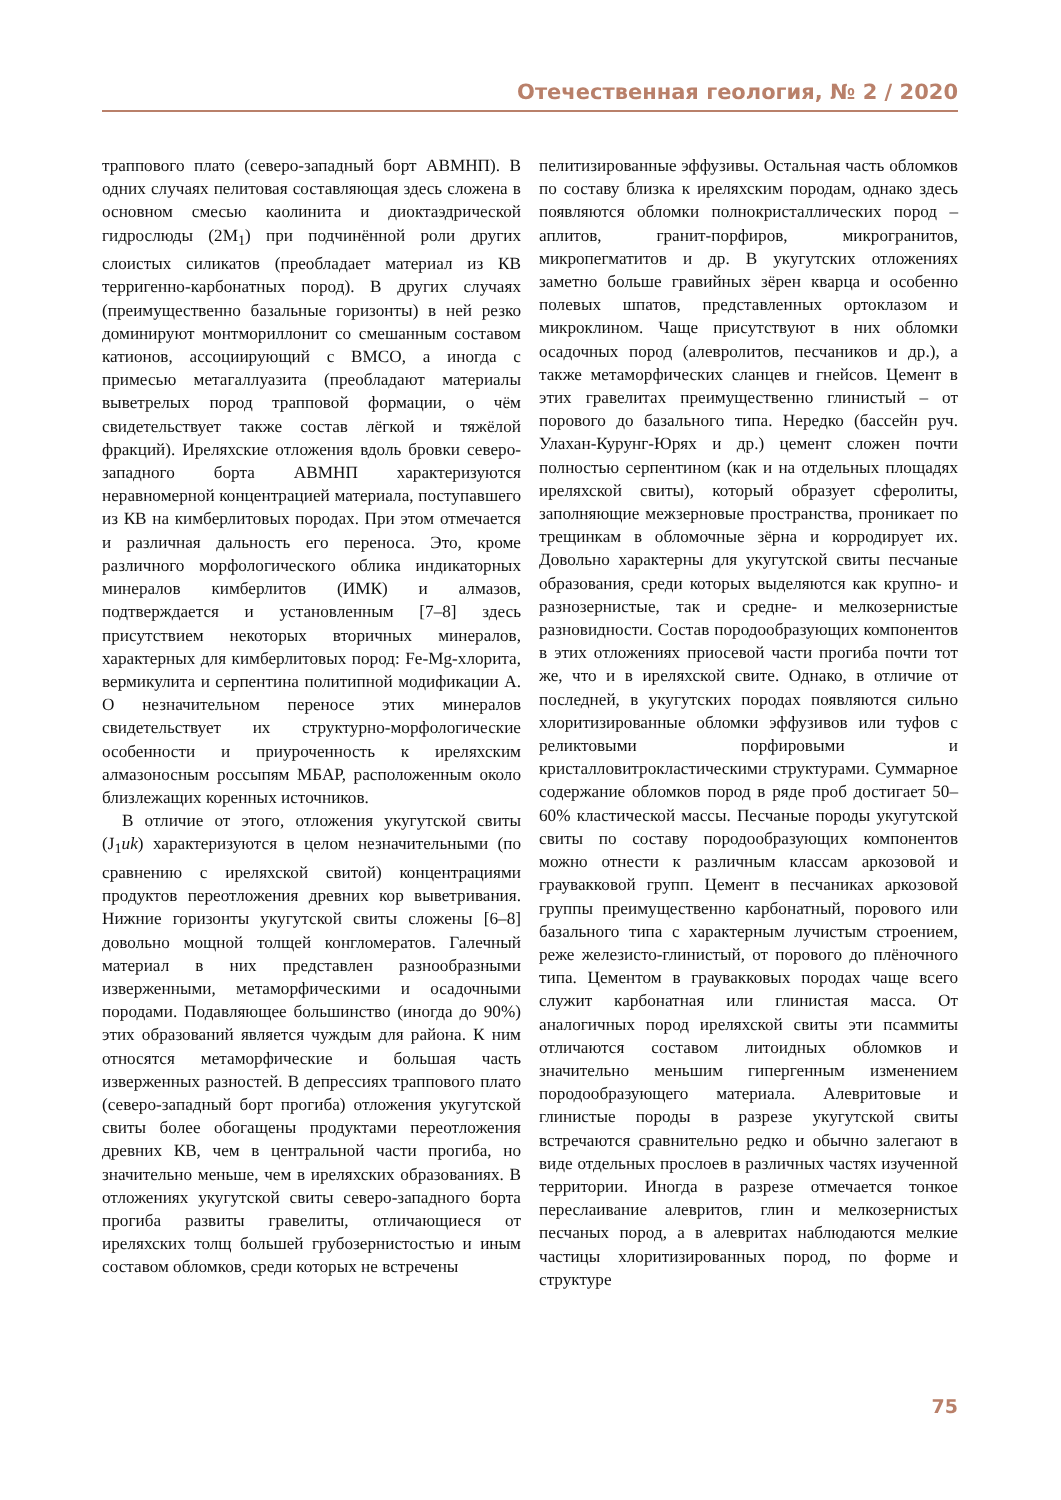Отечественная геология, № 2 / 2020
траппового плато (северо-западный борт АВМНП). В одних случаях пелитовая составляющая здесь сложена в основном смесью каолинита и диоктаэдрической гидрослюды (2M<sub>1</sub>) при подчинённой роли других слоистых силикатов (преобладает материал из КВ терригенно-карбонатных пород). В других случаях (преимущественно базальные горизонты) в ней резко доминируют монтмориллонит со смешанным составом катионов, ассоциирующий с ВМСО, а иногда с примесью метагаллуазита (преобладают материалы выветрелых пород трапповой формации, о чём свидетельствует также состав лёгкой и тяжёлой фракций). Иреляхские отложения вдоль бровки северо-западного борта АВМНП характеризуются неравномерной концентрацией материала, поступавшего из КВ на кимберлитовых породах. При этом отмечается и различная дальность его переноса. Это, кроме различного морфологического облика индикаторных минералов кимберлитов (ИМК) и алмазов, подтверждается и установленным [7–8] здесь присутствием некоторых вторичных минералов, характерных для кимберлитовых пород: Fe-Mg-хлорита, вермикулита и серпентина политипной модификации А. О незначительном переносе этих минералов свидетельствует их структурно-морфологические особенности и приуроченность к иреляхским алмазоносным россыпям МБАР, расположенным около близлежащих коренных источников.
В отличие от этого, отложения укугутской свиты (J<sub>1</sub>uk) характеризуются в целом незначительными (по сравнению с иреляхской свитой) концентрациями продуктов переотложения древних кор выветривания. Нижние горизонты укугутской свиты сложены [6–8] довольно мощной толщей конгломератов. Галечный материал в них представлен разнообразными изверженными, метаморфическими и осадочными породами. Подавляющее большинство (иногда до 90%) этих образований является чуждым для района. К ним относятся метаморфические и большая часть изверженных разностей. В депрессиях траппового плато (северо-западный борт прогиба) отложения укугутской свиты более обогащены продуктами переотложения древних КВ, чем в центральной части прогиба, но значительно меньше, чем в иреляхских образованиях. В отложениях укугутской свиты северо-западного борта прогиба развиты гравелиты, отличающиеся от иреляхских толщ большей грубозернистостью и иным составом обломков, среди которых не встречены
пелитизированные эффузивы. Остальная часть обломков по составу близка к иреляхским породам, однако здесь появляются обломки полнокристаллических пород – аплитов, гранит-порфиров, микрогранитов, микропегматитов и др. В укугутских отложениях заметно больше гравийных зёрен кварца и особенно полевых шпатов, представленных ортоклазом и микроклином. Чаще присутствуют в них обломки осадочных пород (алевролитов, песчаников и др.), а также метаморфических сланцев и гнейсов. Цемент в этих гравелитах преимущественно глинистый – от порового до базального типа. Нередко (бассейн руч. Улахан-Курунг-Юрях и др.) цемент сложен почти полностью серпентином (как и на отдельных площадях иреляхской свиты), который образует сферолиты, заполняющие межзерновые пространства, проникает по трещинкам в обломочные зёрна и корродирует их. Довольно характерны для укугутской свиты песчаные образования, среди которых выделяются как крупно- и разнозернистые, так и средне- и мелкозернистые разновидности. Состав породообразующих компонентов в этих отложениях приосевой части прогиба почти тот же, что и в иреляхской свите. Однако, в отличие от последней, в укугутских породах появляются сильно хлоритизированные обломки эффузивов или туфов с реликтовыми порфировыми и кристалловитрокластическими структурами. Суммарное содержание обломков пород в ряде проб достигает 50–60% кластической массы. Песчаные породы укугутской свиты по составу породообразующих компонентов можно отнести к различным классам аркозовой и граувакковой групп. Цемент в песчаниках аркозовой группы преимущественно карбонатный, порового или базального типа с характерным лучистым строением, реже железисто-глинистый, от порового до плёночного типа. Цементом в граувакковых породах чаще всего служит карбонатная или глинистая масса. От аналогичных пород иреляхской свиты эти псаммиты отличаются составом литоидных обломков и значительно меньшим гипергенным изменением породообразующего материала. Алевритовые и глинистые породы в разрезе укугутской свиты встречаются сравнительно редко и обычно залегают в виде отдельных прослоев в различных частях изученной территории. Иногда в разрезе отмечается тонкое переслаивание алевритов, глин и мелкозернистых песчаных пород, а в алевритах наблюдаются мелкие частицы хлоритизированных пород, по форме и структуре
75